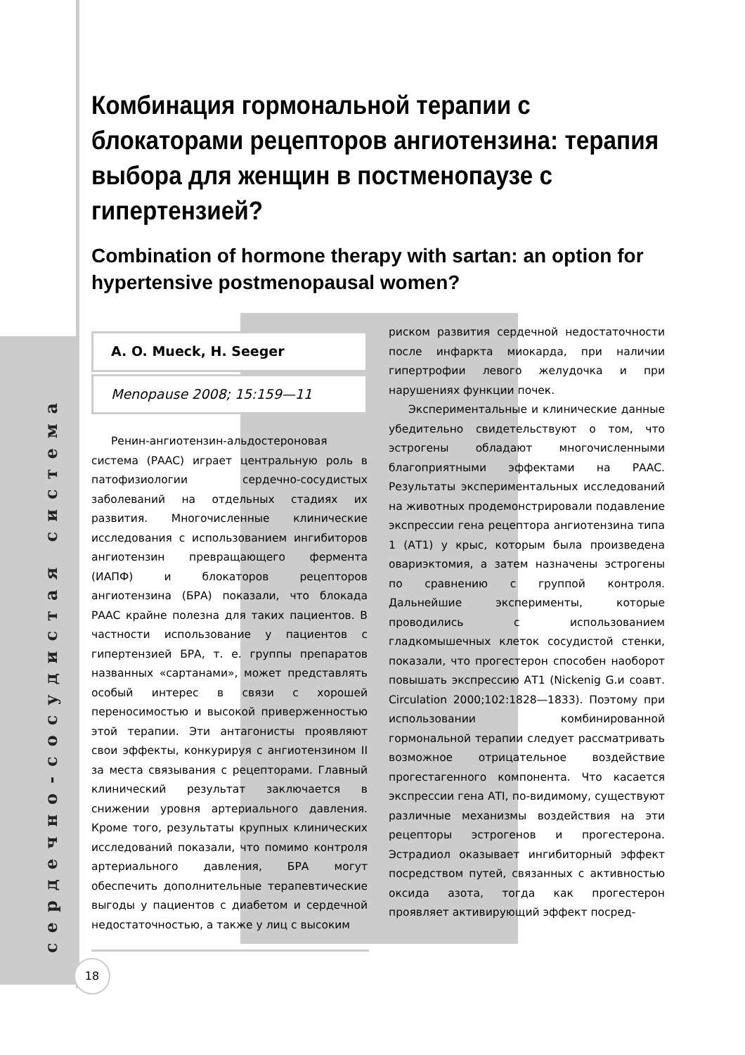сердечно-сосудистая система
Комбинация гормональной терапии с блокаторами рецепторов ангиотензина: терапия выбора для женщин в постменопаузе с гипертензией?
Combination of hormone therapy with sartan: an option for hypertensive postmenopausal women?
A. O. Mueck, H. Seeger
Menopause 2008; 15:159—11
Ренин-ангиотензин-альдостероновая система (РААС) играет центральную роль в патофизиологии сердечно-сосудистых заболеваний на отдельных стадиях их развития. Многочисленные клинические исследования с использованием ингибиторов ангиотензин превращающего фермента (ИАПФ) и блокаторов рецепторов ангиотензина (БРА) показали, что блокада РААС крайне полезна для таких пациентов. В частности использование у пациентов с гипертензией БРА, т. е. группы препаратов названных «сартанами», может представлять особый интерес в связи с хорошей переносимостью и высокой приверженностью этой терапии. Эти антагонисты проявляют свои эффекты, конкурируя с ангиотензином II за места связывания с рецепторами. Главный клинический результат заключается в снижении уровня артериального давления. Кроме того, результаты крупных клинических исследований показали, что помимо контроля артериального давления, БРА могут обеспечить дополнительные терапевтические выгоды у пациентов с диабетом и сердечной недостаточностью, а также у лиц с высоким
риском развития сердечной недостаточности после инфаркта миокарда, при наличии гипертрофии левого желудочка и при нарушениях функции почек.
Экспериментальные и клинические данные убедительно свидетельствуют о том, что эстрогены обладают многочисленными благоприятными эффектами на РААС. Результаты экспериментальных исследований на животных продемонстрировали подавление экспрессии гена рецептора ангиотензина типа 1 (АТ1) у крыс, которым была произведена овариэктомия, а затем назначены эстрогены по сравнению с группой контроля. Дальнейшие эксперименты, которые проводились с использованием гладкомышечных клеток сосудистой стенки, показали, что прогестерон способен наоборот повышать экспрессию АТ1 (Nickenig G.и соавт. Circulation 2000;102:1828—1833). Поэтому при использовании комбинированной гормональной терапии следует рассматривать возможное отрицательное воздействие прогестагенного компонента. Что касается экспрессии гена АТI, по-видимому, существуют различные механизмы воздействия на эти рецепторы эстрогенов и прогестерона. Эстрадиол оказывает ингибиторный эффект посредством путей, связанных с активностью оксида азота, тогда как прогестерон проявляет активирующий эффект посред-
18